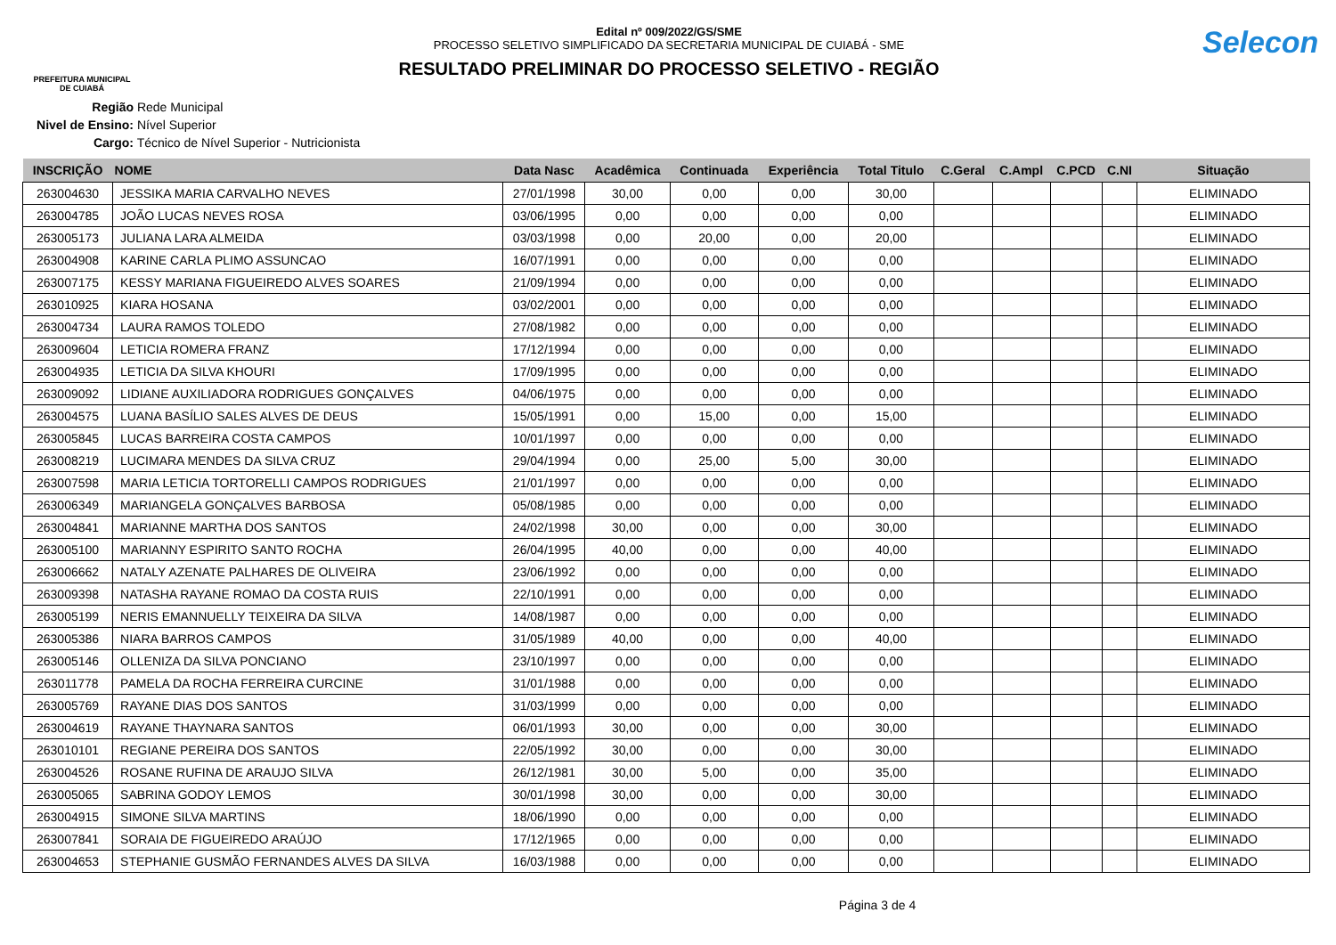PREFEITURA MUNICIPAL
DE CUIABÁ
Edital nº 009/2022/GS/SME
PROCESSO SELETIVO SIMPLIFICADO DA SECRETARIA MUNICIPAL DE CUIABÁ - SME
RESULTADO PRELIMINAR DO PROCESSO SELETIVO - REGIÃO
Selecon
Região Rede Municipal
Nivel de Ensino: Nível Superior
Cargo: Técnico de Nível Superior - Nutricionista
| INSCRIÇÃO | NOME | Data Nasc | Acadêmica | Continuada | Experiência | Total Titulo | C.Geral | C.Ampl | C.PCD | C.NI | Situação |
| --- | --- | --- | --- | --- | --- | --- | --- | --- | --- | --- | --- |
| 263004630 | JESSIKA MARIA CARVALHO NEVES | 27/01/1998 | 30,00 | 0,00 | 0,00 | 30,00 | | | | | ELIMINADO |
| 263004785 | JOÃO LUCAS NEVES ROSA | 03/06/1995 | 0,00 | 0,00 | 0,00 | 0,00 | | | | | ELIMINADO |
| 263005173 | JULIANA LARA ALMEIDA | 03/03/1998 | 0,00 | 20,00 | 0,00 | 20,00 | | | | | ELIMINADO |
| 263004908 | KARINE CARLA PLIMO ASSUNCAO | 16/07/1991 | 0,00 | 0,00 | 0,00 | 0,00 | | | | | ELIMINADO |
| 263007175 | KESSY MARIANA FIGUEIREDO ALVES SOARES | 21/09/1994 | 0,00 | 0,00 | 0,00 | 0,00 | | | | | ELIMINADO |
| 263010925 | KIARA HOSANA | 03/02/2001 | 0,00 | 0,00 | 0,00 | 0,00 | | | | | ELIMINADO |
| 263004734 | LAURA RAMOS TOLEDO | 27/08/1982 | 0,00 | 0,00 | 0,00 | 0,00 | | | | | ELIMINADO |
| 263009604 | LETICIA ROMERA FRANZ | 17/12/1994 | 0,00 | 0,00 | 0,00 | 0,00 | | | | | ELIMINADO |
| 263004935 | LETICIA DA SILVA KHOURI | 17/09/1995 | 0,00 | 0,00 | 0,00 | 0,00 | | | | | ELIMINADO |
| 263009092 | LIDIANE AUXILIADORA RODRIGUES GONÇALVES | 04/06/1975 | 0,00 | 0,00 | 0,00 | 0,00 | | | | | ELIMINADO |
| 263004575 | LUANA BASÍLIO SALES ALVES DE DEUS | 15/05/1991 | 0,00 | 15,00 | 0,00 | 15,00 | | | | | ELIMINADO |
| 263005845 | LUCAS BARREIRA COSTA CAMPOS | 10/01/1997 | 0,00 | 0,00 | 0,00 | 0,00 | | | | | ELIMINADO |
| 263008219 | LUCIMARA MENDES DA SILVA CRUZ | 29/04/1994 | 0,00 | 25,00 | 5,00 | 30,00 | | | | | ELIMINADO |
| 263007598 | MARIA LETICIA TORTORELLI CAMPOS RODRIGUES | 21/01/1997 | 0,00 | 0,00 | 0,00 | 0,00 | | | | | ELIMINADO |
| 263006349 | MARIANGELA GONÇALVES BARBOSA | 05/08/1985 | 0,00 | 0,00 | 0,00 | 0,00 | | | | | ELIMINADO |
| 263004841 | MARIANNE MARTHA DOS SANTOS | 24/02/1998 | 30,00 | 0,00 | 0,00 | 30,00 | | | | | ELIMINADO |
| 263005100 | MARIANNY ESPIRITO SANTO ROCHA | 26/04/1995 | 40,00 | 0,00 | 0,00 | 40,00 | | | | | ELIMINADO |
| 263006662 | NATALY AZENATE PALHARES DE OLIVEIRA | 23/06/1992 | 0,00 | 0,00 | 0,00 | 0,00 | | | | | ELIMINADO |
| 263009398 | NATASHA RAYANE ROMAO DA COSTA RUIS | 22/10/1991 | 0,00 | 0,00 | 0,00 | 0,00 | | | | | ELIMINADO |
| 263005199 | NERIS EMANNUELLY TEIXEIRA DA SILVA | 14/08/1987 | 0,00 | 0,00 | 0,00 | 0,00 | | | | | ELIMINADO |
| 263005386 | NIARA BARROS CAMPOS | 31/05/1989 | 40,00 | 0,00 | 0,00 | 40,00 | | | | | ELIMINADO |
| 263005146 | OLLENIZA DA SILVA PONCIANO | 23/10/1997 | 0,00 | 0,00 | 0,00 | 0,00 | | | | | ELIMINADO |
| 263011778 | PAMELA DA ROCHA FERREIRA CURCINE | 31/01/1988 | 0,00 | 0,00 | 0,00 | 0,00 | | | | | ELIMINADO |
| 263005769 | RAYANE DIAS DOS SANTOS | 31/03/1999 | 0,00 | 0,00 | 0,00 | 0,00 | | | | | ELIMINADO |
| 263004619 | RAYANE THAYNARA SANTOS | 06/01/1993 | 30,00 | 0,00 | 0,00 | 30,00 | | | | | ELIMINADO |
| 263010101 | REGIANE PEREIRA DOS SANTOS | 22/05/1992 | 30,00 | 0,00 | 0,00 | 30,00 | | | | | ELIMINADO |
| 263004526 | ROSANE RUFINA DE ARAUJO SILVA | 26/12/1981 | 30,00 | 5,00 | 0,00 | 35,00 | | | | | ELIMINADO |
| 263005065 | SABRINA GODOY LEMOS | 30/01/1998 | 30,00 | 0,00 | 0,00 | 30,00 | | | | | ELIMINADO |
| 263004915 | SIMONE SILVA MARTINS | 18/06/1990 | 0,00 | 0,00 | 0,00 | 0,00 | | | | | ELIMINADO |
| 263007841 | SORAIA DE FIGUEIREDO ARAÚJO | 17/12/1965 | 0,00 | 0,00 | 0,00 | 0,00 | | | | | ELIMINADO |
| 263004653 | STEPHANIE GUSMÃO FERNANDES ALVES DA SILVA | 16/03/1988 | 0,00 | 0,00 | 0,00 | 0,00 | | | | | ELIMINADO |
Página 3 de 4